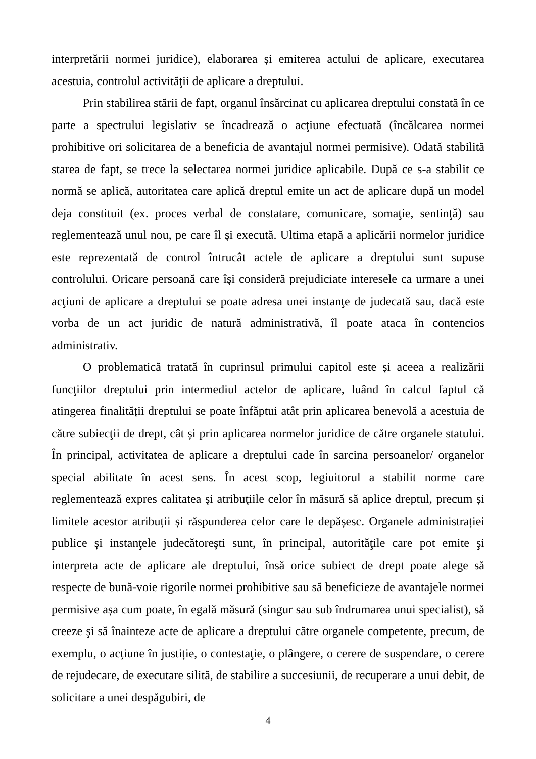interpretării normei juridice), elaborarea și emiterea actului de aplicare, executarea acestuia, controlul activităţii de aplicare a dreptului.
Prin stabilirea stării de fapt, organul însărcinat cu aplicarea dreptului constată în ce parte a spectrului legislativ se încadrează o acţiune efectuată (încălcarea normei prohibitive ori solicitarea de a beneficia de avantajul normei permisive). Odată stabilită starea de fapt, se trece la selectarea normei juridice aplicabile. După ce s-a stabilit ce normă se aplică, autoritatea care aplică dreptul emite un act de aplicare după un model deja constituit (ex. proces verbal de constatare, comunicare, somaţie, sentinţă) sau reglementează unul nou, pe care îl și execută. Ultima etapă a aplicării normelor juridice este reprezentată de control întrucât actele de aplicare a dreptului sunt supuse controlului. Oricare persoană care îşi consideră prejudiciate interesele ca urmare a unei acţiuni de aplicare a dreptului se poate adresa unei instanţe de judecată sau, dacă este vorba de un act juridic de natură administrativă, îl poate ataca în contencios administrativ.
O problematică tratată în cuprinsul primului capitol este și aceea a realizării funcţiilor dreptului prin intermediul actelor de aplicare, luând în calcul faptul că atingerea finalității dreptului se poate înfăptui atât prin aplicarea benevolă a acestuia de către subiecţii de drept, cât și prin aplicarea normelor juridice de către organele statului. În principal, activitatea de aplicare a dreptului cade în sarcina persoanelor/ organelor special abilitate în acest sens. În acest scop, legiuitorul a stabilit norme care reglementează expres calitatea şi atribuţiile celor în măsură să aplice dreptul, precum și limitele acestor atribuții și răspunderea celor care le depășesc. Organele administrației publice și instanţele judecătorești sunt, în principal, autorităţile care pot emite şi interpreta acte de aplicare ale dreptului, însă orice subiect de drept poate alege să respecte de bună-voie rigorile normei prohibitive sau să beneficieze de avantajele normei permisive așa cum poate, în egală măsură (singur sau sub îndrumarea unui specialist), să creeze şi să înainteze acte de aplicare a dreptului către organele competente, precum, de exemplu, o acțiune în justiție, o contestaţie, o plângere, o cerere de suspendare, o cerere de rejudecare, de executare silită, de stabilire a succesiunii, de recuperare a unui debit, de solicitare a unei despăgubiri, de
4